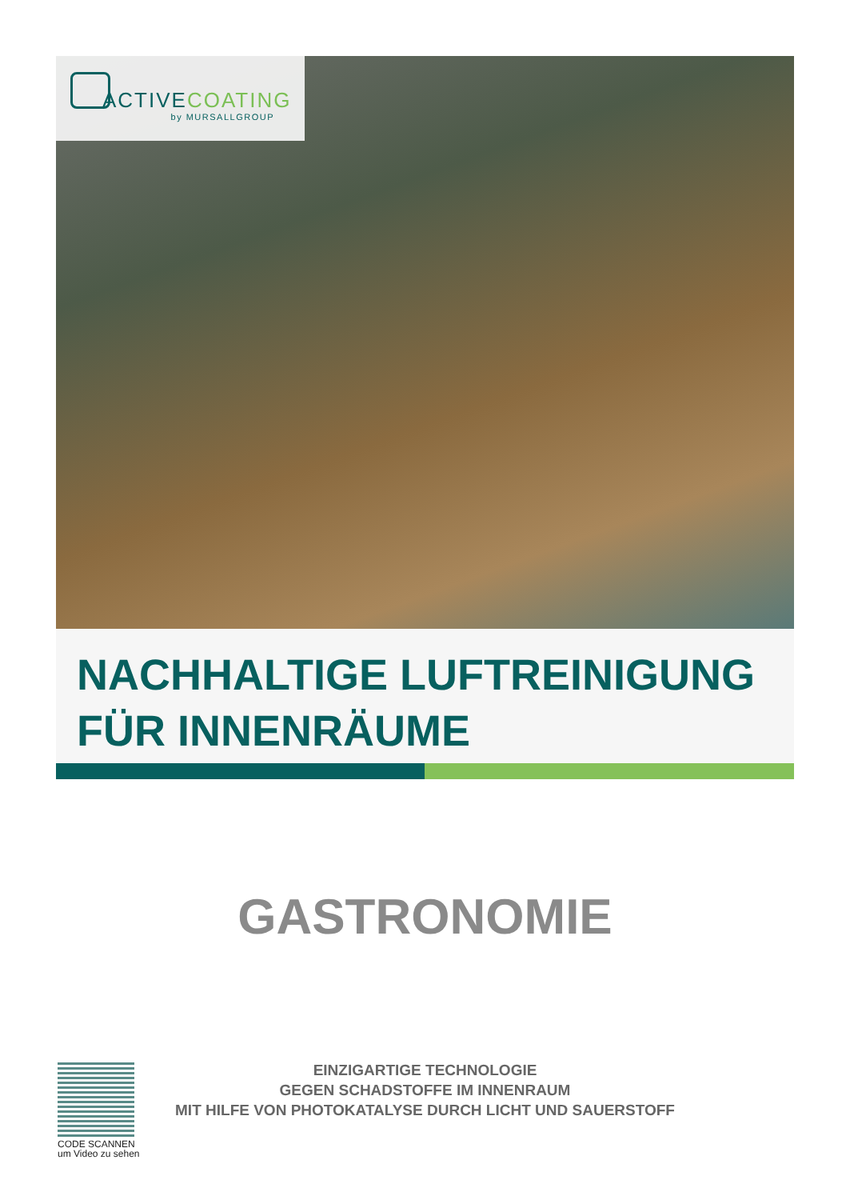ACTIVECOATING
by MURSALLGROUP
NACHHALTIGE LUFTREINIGUNG
FÜR INNENRÄUME
GASTRONOMIE
CODE SCANNEN
um Video zu sehen
EINZIGARTIGE TECHNOLOGIE
GEGEN SCHADSTOFFE IM INNENRAUM
MIT HILFE VON PHOTOKATALYSE DURCH LICHT UND SAUERSTOFF